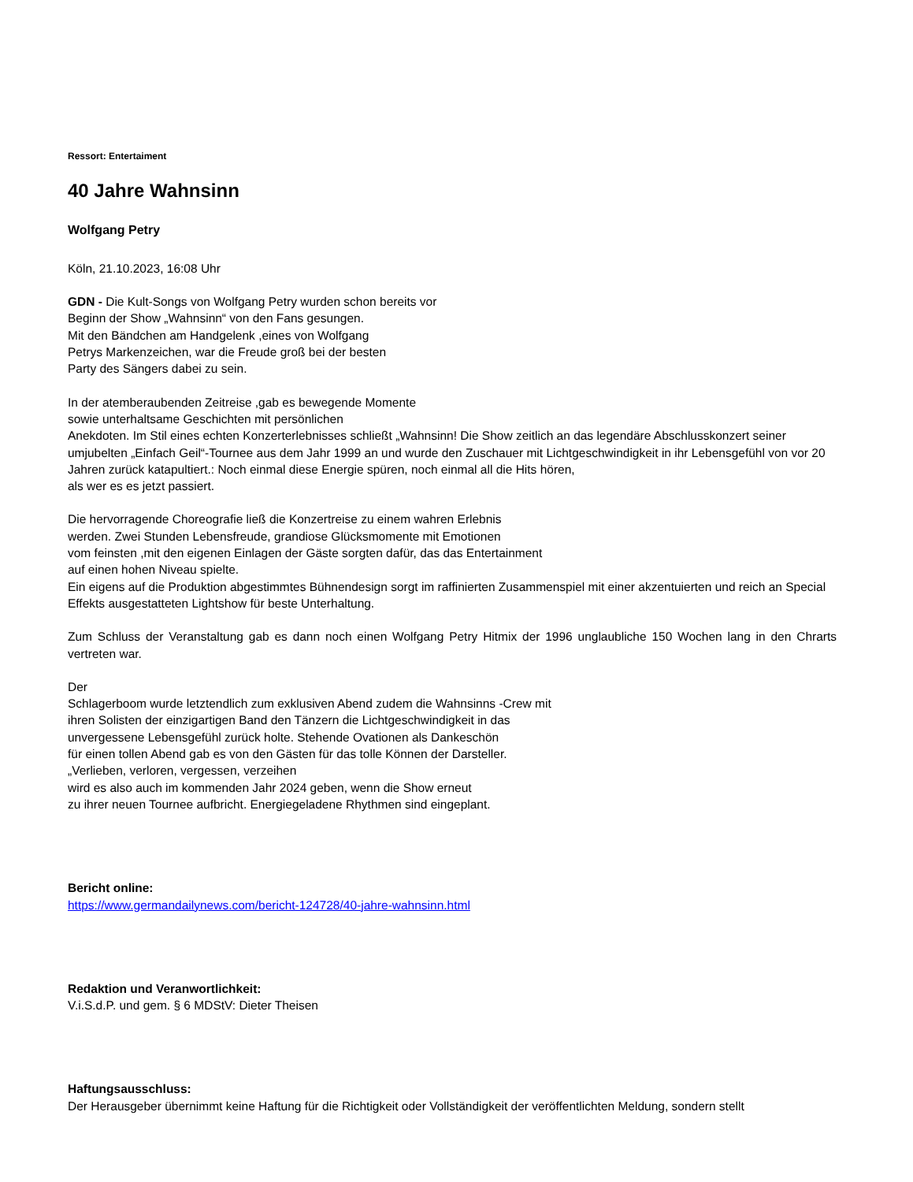Ressort: Entertaiment
40 Jahre Wahnsinn
Wolfgang Petry
Köln, 21.10.2023, 16:08 Uhr
GDN - Die Kult-Songs von Wolfgang Petry wurden schon bereits vor
Beginn der Show „Wahnsinn“ von den Fans gesungen.
Mit den Bändchen am Handgelenk ,eines von Wolfgang
Petrys Markenzeichen, war die Freude groß bei der besten
Party des Sängers dabei zu sein.
In der atemberaubenden Zeitreise ,gab es bewegende Momente
sowie unterhaltsame Geschichten mit persönlichen
Anekdoten. Im Stil eines echten Konzerterlebnisses schließt „Wahnsinn! Die Show zeitlich an das legendäre Abschlusskonzert seiner umjubelten „Einfach Geil“-Tournee aus dem Jahr 1999 an und wurde den Zuschauer mit Lichtgeschwindigkeit in ihr Lebensgefühl von vor 20 Jahren zurück katapultiert.: Noch einmal diese Energie spüren, noch einmal all die Hits hören,
als wer es es jetzt passiert.
Die hervorragende Choreografie ließ die Konzertreise zu einem wahren Erlebnis
werden. Zwei Stunden Lebensfreude, grandiose Glücksmomente mit Emotionen
vom feinsten ,mit den eigenen Einlagen der Gäste sorgten dafür, das das Entertainment
auf einen hohen Niveau spielte.
Ein eigens auf die Produktion abgestimmtes Bühnendesign sorgt im raffinierten Zusammenspiel mit einer akzentuierten und reich an Special Effekts ausgestatteten Lightshow für beste Unterhaltung.
Zum Schluss der Veranstaltung gab es dann noch einen Wolfgang Petry Hitmix der 1996 unglaubliche 150 Wochen lang in den Chrarts vertreten war.
Der
Schlagerboom wurde letztendlich zum exklusiven Abend zudem die Wahnsinns -Crew mit
ihren Solisten der einzigartigen Band den Tänzern die Lichtgeschwindigkeit in das
unvergessene Lebensgefühl zurück holte. Stehende Ovationen als Dankeschön
für einen tollen Abend gab es von den Gästen für das tolle Können der Darsteller.
„Verlieben, verloren, vergessen, verzeihen
wird es also auch im kommenden Jahr 2024 geben, wenn die Show erneut
zu ihrer neuen Tournee aufbricht. Energiegeladene Rhythmen sind eingeplant.
Bericht online:
https://www.germandailynews.com/bericht-124728/40-jahre-wahnsinn.html
Redaktion und Veranwortlichkeit:
V.i.S.d.P. und gem. § 6 MDStV: Dieter Theisen
Haftungsausschluss:
Der Herausgeber übernimmt keine Haftung für die Richtigkeit oder Vollständigkeit der veröffentlichten Meldung, sondern stellt